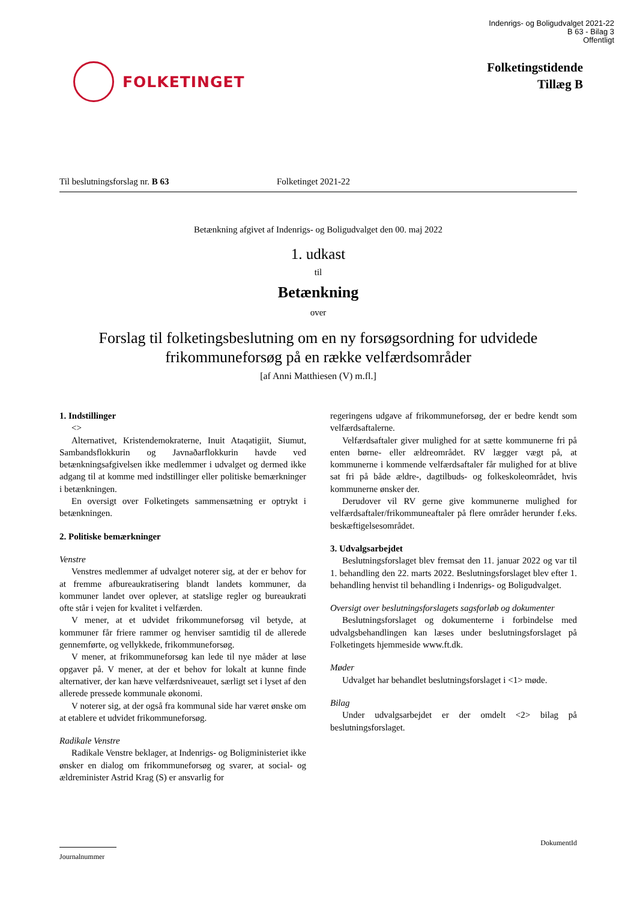Indenrigs- og Boligudvalget 2021-22
B 63 - Bilag 3
Offentligt
FOLKETINGET
Folketingstidende
Tillæg B
Til beslutningsforslag nr. B 63 Folketinget 2021-22
Betænkning afgivet af Indenrigs- og Boligudvalget den 00. maj 2022
1. udkast
til
Betænkning
over
Forslag til folketingsbeslutning om en ny forsøgsordning for udvidede frikommuneforsøg på en række velfærdsområder
[af Anni Matthiesen (V) m.fl.]
1. Indstillinger
<>
Alternativet, Kristendemokraterne, Inuit Ataqatigiit, Siumut, Sambandsflokkurin og Javnaðarflokkurin havde ved betænkningsafgivelsen ikke medlemmer i udvalget og dermed ikke adgang til at komme med indstillinger eller politiske bemærkninger i betænkningen.
En oversigt over Folketingets sammensætning er optrykt i betænkningen.
2. Politiske bemærkninger
Venstre
Venstres medlemmer af udvalget noterer sig, at der er behov for at fremme afbureaukratisering blandt landets kommuner, da kommuner landet over oplever, at statslige regler og bureaukrati ofte står i vejen for kvalitet i velfærden.
V mener, at et udvidet frikommuneforsøg vil betyde, at kommuner får friere rammer og henviser samtidig til de allerede gennemførte, og vellykkede, frikommuneforsøg.
V mener, at frikommuneforsøg kan lede til nye måder at løse opgaver på. V mener, at der et behov for lokalt at kunne finde alternativer, der kan hæve velfærdsniveauet, særligt set i lyset af den allerede pressede kommunale økonomi.
V noterer sig, at der også fra kommunal side har været ønske om at etablere et udvidet frikommuneforsøg.
Radikale Venstre
Radikale Venstre beklager, at Indenrigs- og Boligministeriet ikke ønsker en dialog om frikommuneforsøg og svarer, at social- og ældreminister Astrid Krag (S) er ansvarlig for
regeringens udgave af frikommuneforsøg, der er bedre kendt som velfærdsaftalerne.
Velfærdsaftaler giver mulighed for at sætte kommunerne fri på enten børne- eller ældreområdet. RV lægger vægt på, at kommunerne i kommende velfærdsaftaler får mulighed for at blive sat fri på både ældre-, dagtilbuds- og folkeskoleområdet, hvis kommunerne ønsker der.
Derudover vil RV gerne give kommunerne mulighed for velfærdsaftaler/frikommuneaftaler på flere områder herunder f.eks. beskæftigelsesområdet.
3. Udvalgsarbejdet
Beslutningsforslaget blev fremsat den 11. januar 2022 og var til 1. behandling den 22. marts 2022. Beslutningsforslaget blev efter 1. behandling henvist til behandling i Indenrigs- og Boligudvalget.
Oversigt over beslutningsforslagets sagsforløb og dokumenter
Beslutningsforslaget og dokumenterne i forbindelse med udvalgsbehandlingen kan læses under beslutningsforslaget på Folketingets hjemmeside www.ft.dk.
Møder
Udvalget har behandlet beslutningsforslaget i <1> møde.
Bilag
Under udvalgsarbejdet er der omdelt <2> bilag på beslutningsforslaget.
DokumentId
Journalnummer